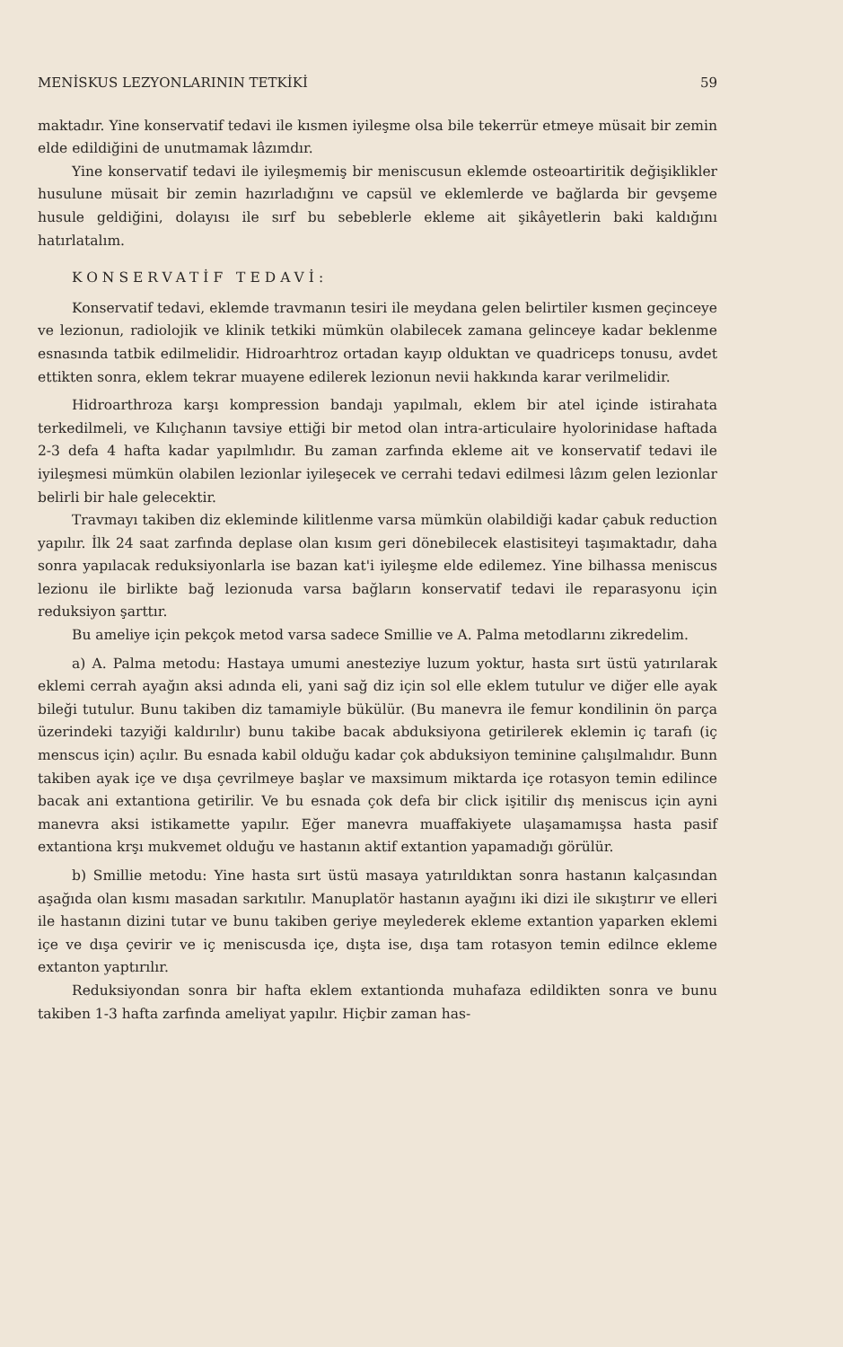MENİSKUS LEZYONLARININ TETKİKİ 59
maktadır. Yine konservatif tedavi ile kısmen iyileşme olsa bile tekerrür etmeye müsait bir zemin elde edildiğini de unutmamak lâzımdır.
Yine konservatif tedavi ile iyileşmemiş bir meniscusun eklemde osteoartiritik değişiklikler husulune müsait bir zemin hazırladığını ve capsül ve eklemlerde ve bağlarda bir gevşeme husule geldiğini, dolayısı ile sırf bu sebeblerle ekleme ait şikâyetlerin baki kaldığını hatırlatalım.
KONSERVATİF TEDAVİ:
Konservatif tedavi, eklemde travmanın tesiri ile meydana gelen belirtiler kısmen geçinceye ve lezionun, radiolojik ve klinik tetkiki mümkün olabilecek zamana gelinceye kadar beklenme esnasında tatbik edilmelidir. Hidroarhtroz ortadan kayıp olduktan ve quadriceps tonusu, avdet ettikten sonra, eklem tekrar muayene edilerek lezionun nevii hakkında karar verilmelidir.
Hidroarthroza karşı kompression bandajı yapılmalı, eklem bir atel içinde istirahata terkedilmeli, ve Kılıçhanın tavsiye ettiği bir metod olan intra-articulaire hyolorinidase haftada 2-3 defa 4 hafta kadar yapılmlıdır. Bu zaman zarfında ekleme ait ve konservatif tedavi ile iyileşmesi mümkün olabilen lezionlar iyileşecek ve cerrahi tedavi edilmesi lâzım gelen lezionlar belirli bir hale gelecektir.
Travmayı takiben diz ekleminde kilitlenme varsa mümkün olabildiği kadar çabuk reduction yapılır. İlk 24 saat zarfında deplase olan kısım geri dönebilecek elastisiteyi taşımaktadır, daha sonra yapılacak reduksiyonlarla ise bazan kat'i iyileşme elde edilemez. Yine bilhassa meniscus lezionu ile birlikte bağ lezionuda varsa bağların konservatif tedavi ile reparasyonu için reduksiyon şarttır.
Bu ameliye için pekçok metod varsa sadece Smillie ve A. Palma metodlarını zikredelim.
a) A. Palma metodu: Hastaya umumi anesteziye luzum yoktur, hasta sırt üstü yatırılarak eklemi cerrah ayağın aksi adında eli, yani sağ diz için sol elle eklem tutulur ve diğer elle ayak bileği tutulur. Bunu takiben diz tamamiyle bükülür. (Bu manevra ile femur kondilinin ön parça üzerindeki tazyiği kaldırılır) bunu takibe bacak abduksiyona getirilerek eklemin iç tarafı (iç menscus için) açılır. Bu esnada kabil olduğu kadar çok abduksiyon teminine çalışılmalıdır. Bunn takiben ayak içe ve dışa çevrilmeye başlar ve maxsimum miktarda içe rotasyon temin edilince bacak ani extantiona getirilir. Ve bu esnada çok defa bir click işitilir dış meniscus için ayni manevra aksi istikamette yapılır. Eğer manevra muaffakiyete ulaşamamışsa hasta pasif extantiona krşı mukvemet olduğu ve hastanın aktif extantion yapamadığı görülür.
b) Smillie metodu: Yine hasta sırt üstü masaya yatırıldıktan sonra hastanın kalçasından aşağıda olan kısmı masadan sarkıtılır. Manuplatör hastanın ayağını iki dizi ile sıkıştırır ve elleri ile hastanın dizini tutar ve bunu takiben geriye meylederek ekleme extantion yaparken eklemi içe ve dışa çevirir ve iç meniscusda içe, dışta ise, dışa tam rotasyon temin edilnce ekleme extanton yaptırılır.
Reduksiyondan sonra bir hafta eklem extantionda muhafaza edildikten sonra ve bunu takiben 1-3 hafta zarfında ameliyat yapılır. Hiçbir zaman has-